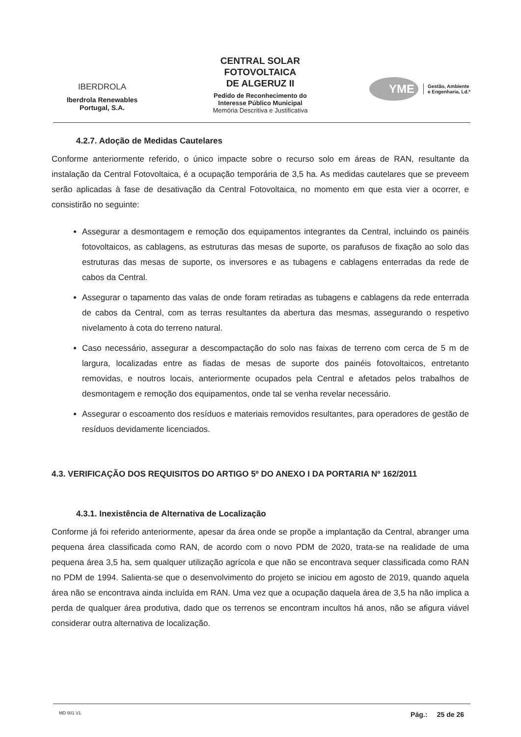IBERDROLA
Iberdrola Renewables
Portugal, S.A.
CENTRAL SOLAR
FOTOVOLTAICA
DE ALGERUZ II
Pedido de Reconhecimento do
Interesse Público Municipal
Memória Descritiva e Justificativa
YME
Gestão, Ambiente
e Engenharia, Ld.ª
4.2.7. Adoção de Medidas Cautelares
Conforme anteriormente referido, o único impacte sobre o recurso solo em áreas de RAN, resultante da instalação da Central Fotovoltaica, é a ocupação temporária de 3,5 ha. As medidas cautelares que se preveem serão aplicadas à fase de desativação da Central Fotovoltaica, no momento em que esta vier a ocorrer, e consistirão no seguinte:
Assegurar a desmontagem e remoção dos equipamentos integrantes da Central, incluindo os painéis fotovoltaicos, as cablagens, as estruturas das mesas de suporte, os parafusos de fixação ao solo das estruturas das mesas de suporte, os inversores e as tubagens e cablagens enterradas da rede de cabos da Central.
Assegurar o tapamento das valas de onde foram retiradas as tubagens e cablagens da rede enterrada de cabos da Central, com as terras resultantes da abertura das mesmas, assegurando o respetivo nivelamento à cota do terreno natural.
Caso necessário, assegurar a descompactação do solo nas faixas de terreno com cerca de 5 m de largura, localizadas entre as fiadas de mesas de suporte dos painéis fotovoltaicos, entretanto removidas, e noutros locais, anteriormente ocupados pela Central e afetados pelos trabalhos de desmontagem e remoção dos equipamentos, onde tal se venha revelar necessário.
Assegurar o escoamento dos resíduos e materiais removidos resultantes, para operadores de gestão de resíduos devidamente licenciados.
4.3. VERIFICAÇÃO DOS REQUISITOS DO ARTIGO 5º DO ANEXO I DA PORTARIA Nº 162/2011
4.3.1. Inexistência de Alternativa de Localização
Conforme já foi referido anteriormente, apesar da área onde se propõe a implantação da Central, abranger uma pequena área classificada como RAN, de acordo com o novo PDM de 2020, trata-se na realidade de uma pequena área 3,5 ha, sem qualquer utilização agrícola e que não se encontrava sequer classificada como RAN no PDM de 1994. Salienta-se que o desenvolvimento do projeto se iniciou em agosto de 2019, quando aquela área não se encontrava ainda incluída em RAN. Uma vez que a ocupação daquela área de 3,5 ha não implica a perda de qualquer área produtiva, dado que os terrenos se encontram incultos há anos, não se afigura viável considerar outra alternativa de localização.
MD 001 V1 Pág.: 25 de 26